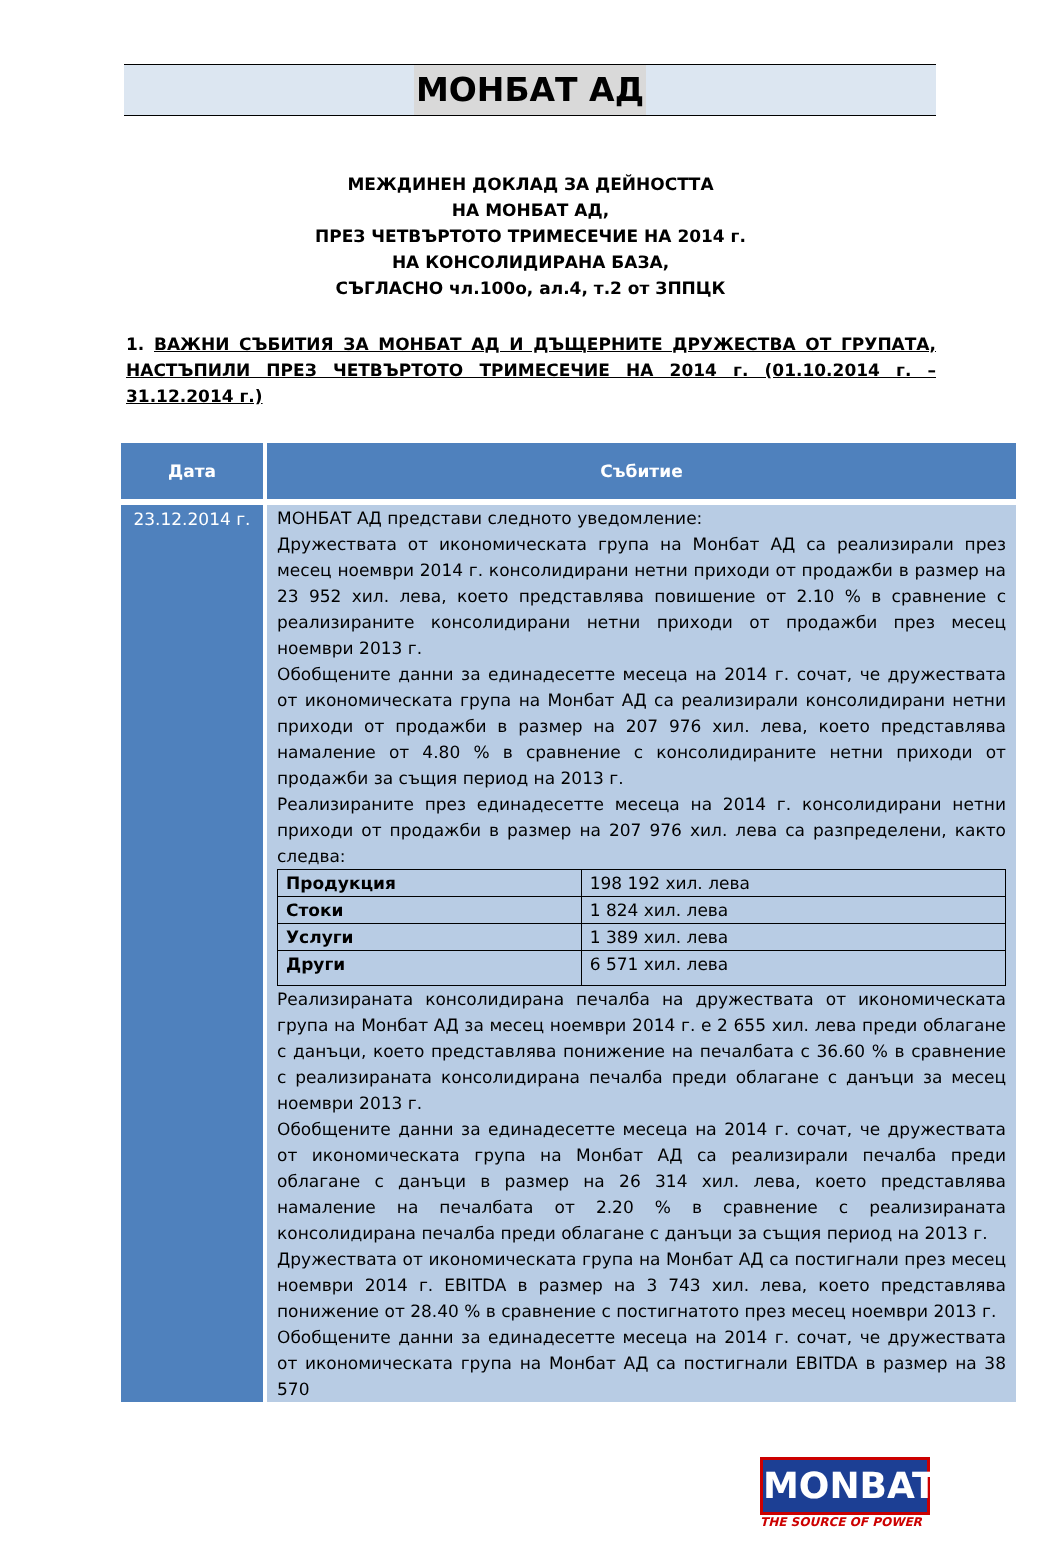МОНБАТ АД
МЕЖДИНЕН ДОКЛАД ЗА ДЕЙНОСТТА
НА МОНБАТ АД,
ПРЕЗ ЧЕТВЪРТОТО ТРИМЕСЕЧИЕ НА 2014 г.
НА КОНСОЛИДИРАНА БАЗА,
СЪГЛАСНО чл.100о, ал.4, т.2 от ЗППЦК
1. ВАЖНИ СЪБИТИЯ ЗА МОНБАТ АД И ДЪЩЕРНИТЕ ДРУЖЕСТВА ОТ ГРУПАТА, НАСТЪПИЛИ ПРЕЗ ЧЕТВЪРТОТО ТРИМЕСЕЧИЕ НА 2014 г. (01.10.2014 г. – 31.12.2014 г.)
| Дата | Събитие |
| --- | --- |
| 23.12.2014 г. | МОНБАТ АД представи следното уведомление: Дружествата от икономическата група на Монбат АД са реализирали през месец ноември 2014 г. консолидирани нетни приходи от продажби в размер на 23 952 хил. лева, което представлява повишение от 2.10 % в сравнение с реализираните консолидирани нетни приходи от продажби през месец ноември 2013 г. Обобщените данни за единадесетте месеца на 2014 г. сочат, че дружествата от икономическата група на Монбат АД са реализирали консолидирани нетни приходи от продажби в размер на 207 976 хил. лева, което представлява намаление от 4.80 % в сравнение с консолидираните нетни приходи от продажби за същия период на 2013 г. Реализираните през единадесетте месеца на 2014 г. консолидирани нетни приходи от продажби в размер на 207 976 хил. лева са разпределени, както следва: / Продукция / 198 192 хил. лева / / Стоки / 1 824 хил. лева / / Услуги / 1 389 хил. лева / / Други / 6 571 хил. лева / Реализираната консолидирана печалба на дружествата от икономическата група на Монбат АД за месец ноември 2014 г. е 2 655 хил. лева преди облагане с данъци, което представлява понижение на печалбата с 36.60 % в сравнение с реализираната консолидирана печалба преди облагане с данъци за месец ноември 2013 г. Обобщените данни за единадесетте месеца на 2014 г. сочат, че дружествата от икономическата група на Монбат АД са реализирали печалба преди облагане с данъци в размер на 26 314 хил. лева, което представлява намаление на печалбата от 2.20 % в сравнение с реализираната консолидирана печалба преди облагане с данъци за същия период на 2013 г. Дружествата от икономическата група на Монбат АД са постигнали през месец ноември 2014 г. EBITDA в размер на 3 743 хил. лева, което представлява понижение от 28.40 % в сравнение с постигнатото през месец ноември 2013 г. Обобщените данни за единадесетте месеца на 2014 г. сочат, че дружествата от икономическата група на Монбат АД са постигнали EBITDA в размер на 38 570 |
MONBAT
THE SOURCE OF POWER